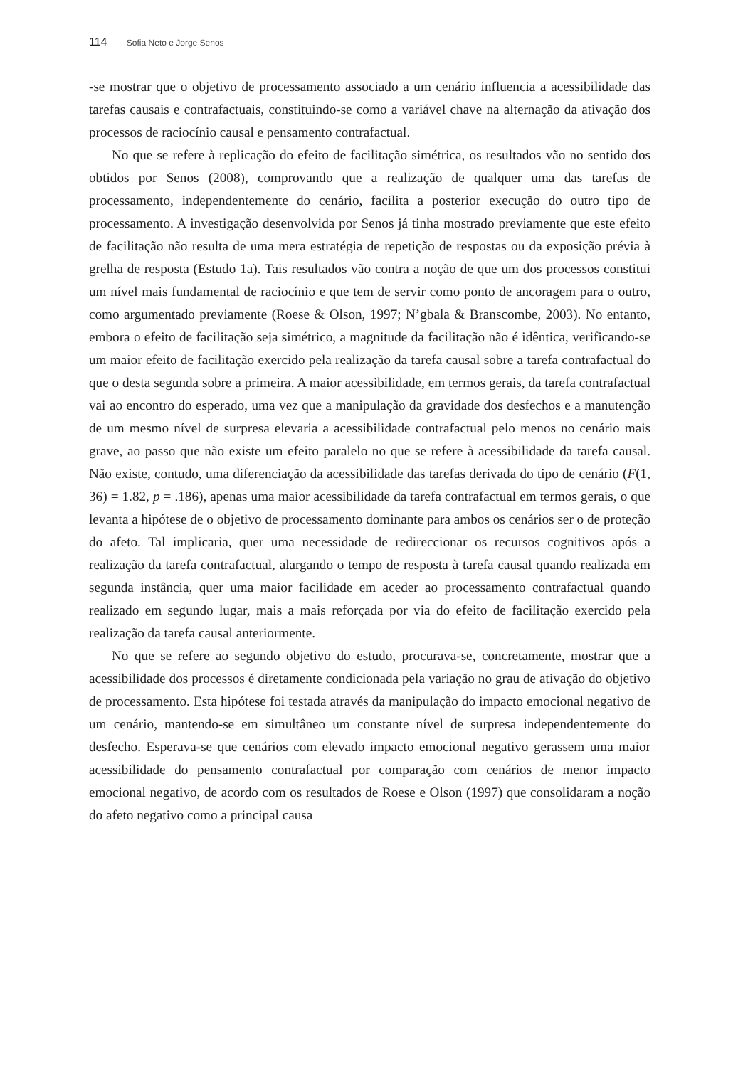114 Sofia Neto e Jorge Senos
-se mostrar que o objetivo de processamento associado a um cenário influencia a acessibilidade das tarefas causais e contrafactuais, constituindo-se como a variável chave na alternação da ativação dos processos de raciocínio causal e pensamento contrafactual.
No que se refere à replicação do efeito de facilitação simétrica, os resultados vão no sentido dos obtidos por Senos (2008), comprovando que a realização de qualquer uma das tarefas de processamento, independentemente do cenário, facilita a posterior execução do outro tipo de processamento. A investigação desenvolvida por Senos já tinha mostrado previamente que este efeito de facilitação não resulta de uma mera estratégia de repetição de respostas ou da exposição prévia à grelha de resposta (Estudo 1a). Tais resultados vão contra a noção de que um dos processos constitui um nível mais fundamental de raciocínio e que tem de servir como ponto de ancoragem para o outro, como argumentado previamente (Roese & Olson, 1997; N’gbala & Branscombe, 2003). No entanto, embora o efeito de facilitação seja simétrico, a magnitude da facilitação não é idêntica, verificando-se um maior efeito de facilitação exercido pela realização da tarefa causal sobre a tarefa contrafactual do que o desta segunda sobre a primeira. A maior acessibilidade, em termos gerais, da tarefa contrafactual vai ao encontro do esperado, uma vez que a manipulação da gravidade dos desfechos e a manutenção de um mesmo nível de surpresa elevaria a acessibilidade contrafactual pelo menos no cenário mais grave, ao passo que não existe um efeito paralelo no que se refere à acessibilidade da tarefa causal. Não existe, contudo, uma diferenciação da acessibilidade das tarefas derivada do tipo de cenário (F(1, 36) = 1.82, p = .186), apenas uma maior acessibilidade da tarefa contrafactual em termos gerais, o que levanta a hipótese de o objetivo de processamento dominante para ambos os cenários ser o de proteção do afeto. Tal implicaria, quer uma necessidade de redireccionar os recursos cognitivos após a realização da tarefa contrafactual, alargando o tempo de resposta à tarefa causal quando realizada em segunda instância, quer uma maior facilidade em aceder ao processamento contrafactual quando realizado em segundo lugar, mais a mais reforçada por via do efeito de facilitação exercido pela realização da tarefa causal anteriormente.
No que se refere ao segundo objetivo do estudo, procurava-se, concretamente, mostrar que a acessibilidade dos processos é diretamente condicionada pela variação no grau de ativação do objetivo de processamento. Esta hipótese foi testada através da manipulação do impacto emocional negativo de um cenário, mantendo-se em simultâneo um constante nível de surpresa independentemente do desfecho. Esperava-se que cenários com elevado impacto emocional negativo gerassem uma maior acessibilidade do pensamento contrafactual por comparação com cenários de menor impacto emocional negativo, de acordo com os resultados de Roese e Olson (1997) que consolidaram a noção do afeto negativo como a principal causa